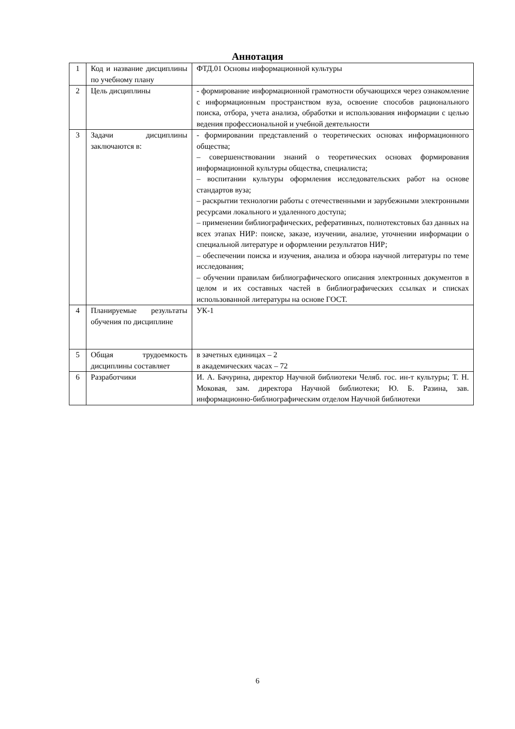Аннотация
| 1 | Код и название дисциплины по учебному плану | ФТД.01 Основы информационной культуры |
| 2 | Цель дисциплины | - формирование информационной грамотности обучающихся через ознакомление с информационным пространством вуза, освоение способов рационального поиска, отбора, учета анализа, обработки и использования информации с целью ведения профессиональной и учебной деятельности |
| 3 | Задачи дисциплины заключаются в: | - формировании представлений о теоретических основах информационного общества; – совершенствовании знаний о теоретических основах формирования информационной культуры общества, специалиста; – воспитании культуры оформления исследовательских работ на основе стандартов вуза; – раскрытии технологии работы с отечественными и зарубежными электронными ресурсами локального и удаленного доступа; – применении библиографических, реферативных, полнотекстовых баз данных на всех этапах НИР: поиске, заказе, изучении, анализе, уточнении информации о специальной литературе и оформлении результатов НИР; – обеспечении поиска и изучения, анализа и обзора научной литературы по теме исследования; – обучении правилам библиографического описания электронных документов в целом и их составных частей в библиографических ссылках и списках использованной литературы на основе ГОСТ. |
| 4 | Планируемые результаты обучения по дисциплине | УК-1 |
| 5 | Общая трудоемкость дисциплины составляет | в зачетных единицах – 2 в академических часах – 72 |
| 6 | Разработчики | И. А. Бачурина, директор Научной библиотеки Челяб. гос. ин-т культуры; Т. Н. Моковая, зам. директора Научной библиотеки; Ю. Б. Разина, зав. информационно-библиографическим отделом Научной библиотеки |
6